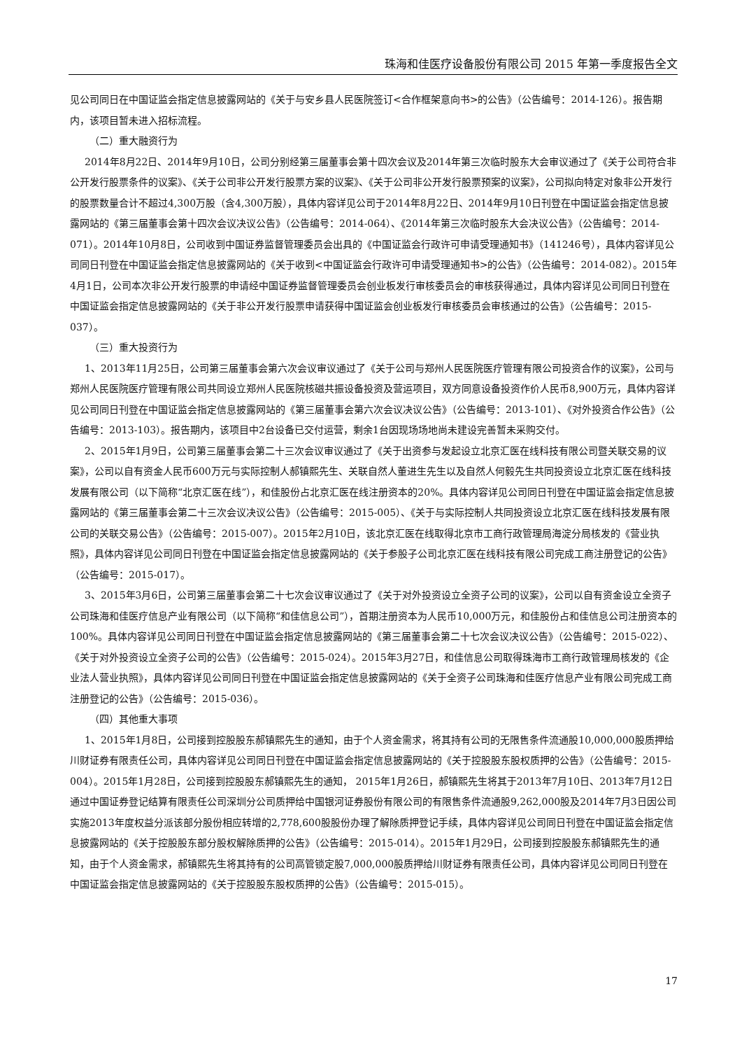珠海和佳医疗设备股份有限公司 2015 年第一季度报告全文
见公司同日在中国证监会指定信息披露网站的《关于与安乡县人民医院签订<合作框架意向书>的公告》（公告编号：2014-126）。报告期内，该项目暂未进入招标流程。
（二）重大融资行为
2014年8月22日、2014年9月10日，公司分别经第三届董事会第十四次会议及2014年第三次临时股东大会审议通过了《关于公司符合非公开发行股票条件的议案》、《关于公司非公开发行股票方案的议案》、《关于公司非公开发行股票预案的议案》，公司拟向特定对象非公开发行的股票数量合计不超过4,300万股（含4,300万股），具体内容详见公司于2014年8月22日、2014年9月10日刊登在中国证监会指定信息披露网站的《第三届董事会第十四次会议决议公告》（公告编号：2014-064）、《2014年第三次临时股东大会决议公告》（公告编号：2014-071）。2014年10月8日，公司收到中国证券监督管理委员会出具的《中国证监会行政许可申请受理通知书》（141246号），具体内容详见公司同日刊登在中国证监会指定信息披露网站的《关于收到<中国证监会行政许可申请受理通知书>的公告》（公告编号：2014-082）。2015年4月1日，公司本次非公开发行股票的申请经中国证券监督管理委员会创业板发行审核委员会的审核获得通过，具体内容详见公司同日刊登在中国证监会指定信息披露网站的《关于非公开发行股票申请获得中国证监会创业板发行审核委员会审核通过的公告》（公告编号：2015-037）。
（三）重大投资行为
1、2013年11月25日，公司第三届董事会第六次会议审议通过了《关于公司与郑州人民医院医疗管理有限公司投资合作的议案》，公司与郑州人民医院医疗管理有限公司共同设立郑州人民医院核磁共振设备投资及营运项目，双方同意设备投资作价人民币8,900万元，具体内容详见公司同日刊登在中国证监会指定信息披露网站的《第三届董事会第六次会议决议公告》（公告编号：2013-101）、《对外投资合作公告》（公告编号：2013-103）。报告期内，该项目中2台设备已交付运营，剩余1台因现场场地尚未建设完善暂未采购交付。
2、2015年1月9日，公司第三届董事会第二十三次会议审议通过了《关于出资参与发起设立北京汇医在线科技有限公司暨关联交易的议案》，公司以自有资金人民币600万元与实际控制人郝镇熙先生、关联自然人董进生先生以及自然人何毅先生共同投资设立北京汇医在线科技发展有限公司（以下简称“北京汇医在线”），和佳股份占北京汇医在线注册资本的20%。具体内容详见公司同日刊登在中国证监会指定信息披露网站的《第三届董事会第二十三次会议决议公告》（公告编号：2015-005）、《关于与实际控制人共同投资设立北京汇医在线科技发展有限公司的关联交易公告》（公告编号：2015-007）。2015年2月10日，该北京汇医在线取得北京市工商行政管理局海淀分局核发的《营业执照》，具体内容详见公司同日刊登在中国证监会指定信息披露网站的《关于参股子公司北京汇医在线科技有限公司完成工商注册登记的公告》（公告编号：2015-017）。
3、2015年3月6日，公司第三届董事会第二十七次会议审议通过了《关于对外投资设立全资子公司的议案》，公司以自有资金设立全资子公司珠海和佳医疗信息产业有限公司（以下简称“和佳信息公司”），首期注册资本为人民币10,000万元，和佳股份占和佳信息公司注册资本的100%。具体内容详见公司同日刊登在中国证监会指定信息披露网站的《第三届董事会第二十七次会议决议公告》（公告编号：2015-022）、《关于对外投资设立全资子公司的公告》（公告编号：2015-024）。2015年3月27日，和佳信息公司取得珠海市工商行政管理局核发的《企业法人营业执照》，具体内容详见公司同日刊登在中国证监会指定信息披露网站的《关于全资子公司珠海和佳医疗信息产业有限公司完成工商注册登记的公告》（公告编号：2015-036）。
（四）其他重大事项
1、2015年1月8日，公司接到控股股东郝镇熙先生的通知，由于个人资金需求，将其持有公司的无限售条件流通股10,000,000股质押给川财证券有限责任公司，具体内容详见公司同日刊登在中国证监会指定信息披露网站的《关于控股股东股权质押的公告》（公告编号：2015-004）。2015年1月28日，公司接到控股股东郝镇熙先生的通知， 2015年1月26日，郝镇熙先生将其于2013年7月10日、2013年7月12日通过中国证券登记结算有限责任公司深圳分公司质押给中国银河证券股份有限公司的有限售条件流通股9,262,000股及2014年7月3日因公司实施2013年度权益分派该部分股份相应转增的2,778,600股股份办理了解除质押登记手续，具体内容详见公司同日刊登在中国证监会指定信息披露网站的《关于控股股东部分股权解除质押的公告》（公告编号：2015-014）。2015年1月29日，公司接到控股股东郝镇熙先生的通知，由于个人资金需求，郝镇熙先生将其持有的公司高管锁定股7,000,000股质押给川财证券有限责任公司，具体内容详见公司同日刊登在中国证监会指定信息披露网站的《关于控股股东股权质押的公告》（公告编号：2015-015）。
17